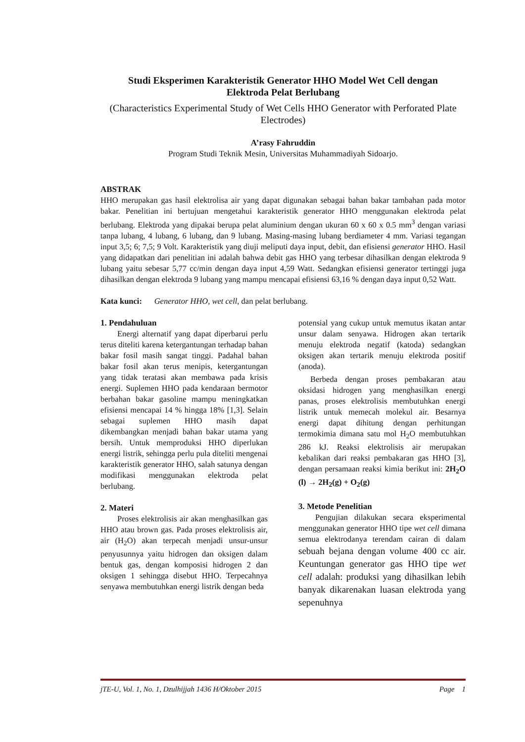Studi Eksperimen Karakteristik Generator HHO Model Wet Cell dengan
Elektroda Pelat Berlubang
(Characteristics Experimental Study of Wet Cells HHO Generator with Perforated Plate Electrodes)
A’rasy Fahruddin
Program Studi Teknik Mesin, Universitas Muhammadiyah Sidoarjo.
ABSTRAK
HHO merupakan gas hasil elektrolisa air yang dapat digunakan sebagai bahan bakar tambahan pada motor bakar. Penelitian ini bertujuan mengetahui karakteristik generator HHO menggunakan elektroda pelat berlubang. Elektroda yang dipakai berupa pelat aluminium dengan ukuran 60 x 60 x 0.5 mm<sup>3</sup> dengan variasi tanpa lubang, 4 lubang, 6 lubang, dan 9 lubang. Masing-masing lubang berdiameter 4 mm. Variasi tegangan input 3,5; 6; 7,5; 9 Volt. Karakteristik yang diuji meliputi daya input, debit, dan efisiensi generator HHO. Hasil yang didapatkan dari penelitian ini adalah bahwa debit gas HHO yang terbesar dihasilkan dengan elektroda 9 lubang yaitu sebesar 5,77 cc/min dengan daya input 4,59 Watt. Sedangkan efisiensi generator tertinggi juga dihasilkan dengan elektroda 9 lubang yang mampu mencapai efisiensi 63,16 % dengan daya input 0,52 Watt.
Kata kunci: Generator HHO, wet cell, dan pelat berlubang.
1. Pendahuluan
Energi alternatif yang dapat diperbarui perlu terus diteliti karena ketergantungan terhadap bahan bakar fosil masih sangat tinggi. Padahal bahan bakar fosil akan terus menipis, ketergantungan yang tidak teratasi akan membawa pada krisis energi. Suplemen HHO pada kendaraan bermotor berbahan bakar gasoline mampu meningkatkan efisiensi mencapai 14 % hingga 18% [1,3]. Selain sebagai suplemen HHO masih dapat dikembangkan menjadi bahan bakar utama yang bersih. Untuk memproduksi HHO diperlukan energi listrik, sehingga perlu pula diteliti mengenai karakteristik generator HHO, salah satunya dengan modifikasi menggunakan elektroda pelat berlubang.
2. Materi
Proses elektrolisis air akan menghasilkan gas HHO atau brown gas. Pada proses elektrolisis air, air (H<sub>2</sub>O) akan terpecah menjadi unsur-unsur penyusunnya yaitu hidrogen dan oksigen dalam bentuk gas, dengan komposisi hidrogen 2 dan oksigen 1 sehingga disebut HHO. Terpecahnya senyawa membutuhkan energi listrik dengan beda
potensial yang cukup untuk memutus ikatan antar unsur dalam senyawa. Hidrogen akan tertarik menuju elektroda negatif (katoda) sedangkan oksigen akan tertarik menuju elektroda positif (anoda).
Berbeda dengan proses pembakaran atau oksidasi hidrogen yang menghasilkan energi panas, proses elektrolisis membutuhkan energi listrik untuk memecah molekul air. Besarnya energi dapat dihitung dengan perhitungan termokimia dimana satu mol H<sub>2</sub>O membutuhkan 286 kJ. Reaksi elektrolisis air merupakan kebalikan dari reaksi pembakaran gas HHO [3], dengan persamaan reaksi kimia berikut ini: 2H<sub>2</sub>O (l) → 2H<sub>2</sub>(g) + O<sub>2</sub>(g)
3. Metode Penelitian
Pengujian dilakukan secara eksperimental menggunakan generator HHO tipe wet cell dimana semua elektrodanya terendam cairan di dalam sebuah bejana dengan volume 400 cc air. Keuntungan generator gas HHO tipe wet cell adalah: produksi yang dihasilkan lebih banyak dikarenakan luasan elektroda yang sepenuhnya
jTE-U, Vol. 1, No. 1, Dzulhijjah 1436 H/Oktober 2015 Page 1